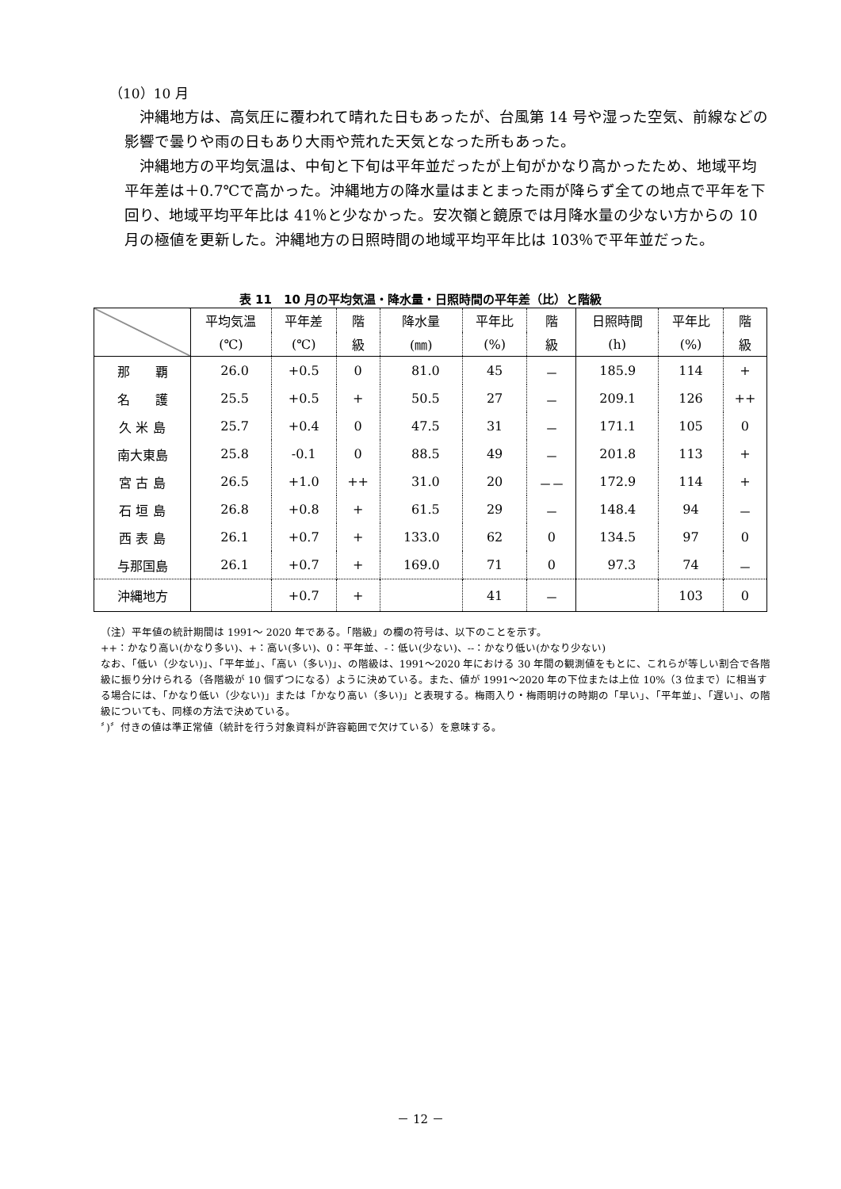（10）10 月
沖縄地方は、高気圧に覆われて晴れた日もあったが、台風第 14 号や湿った空気、前線などの影響で曇りや雨の日もあり大雨や荒れた天気となった所もあった。
沖縄地方の平均気温は、中旬と下旬は平年並だったが上旬がかなり高かったため、地域平均平年差は＋0.7℃で高かった。沖縄地方の降水量はまとまった雨が降らず全ての地点で平年を下回り、地域平均平年比は 41％と少なかった。安次嶺と鏡原では月降水量の少ない方からの 10 月の極値を更新した。沖縄地方の日照時間の地域平均平年比は 103％で平年並だった。
表 11　10 月の平均気温・降水量・日照時間の平年差（比）と階級
| | 平均気温 | 平年差 | 階 | 降水量 | 平年比 | 階 | 日照時間 | 平年比 | 階 |
| --- | --- | --- | --- | --- | --- | --- | --- | --- | --- |
| | (℃) | (℃) | 級 | (㎜) | (%) | 級 | (h) | (%) | 級 |
| 那 覇 | 26.0 | +0.5 | 0 | 81.0 | 45 | － | 185.9 | 114 | + |
| 名 護 | 25.5 | +0.5 | + | 50.5 | 27 | － | 209.1 | 126 | ++ |
| 久 米 島 | 25.7 | +0.4 | 0 | 47.5 | 31 | － | 171.1 | 105 | 0 |
| 南大東島 | 25.8 | -0.1 | 0 | 88.5 | 49 | － | 201.8 | 113 | + |
| 宮 古 島 | 26.5 | +1.0 | ++ | 31.0 | 20 | －－ | 172.9 | 114 | + |
| 石 垣 島 | 26.8 | +0.8 | + | 61.5 | 29 | － | 148.4 | 94 | － |
| 西 表 島 | 26.1 | +0.7 | + | 133.0 | 62 | 0 | 134.5 | 97 | 0 |
| 与那国島 | 26.1 | +0.7 | + | 169.0 | 71 | 0 | 97.3 | 74 | － |
| 沖縄地方 | | +0.7 | + | | 41 | － | | 103 | 0 |
（注）平年値の統計期間は 1991～ 2020 年である。「階級」の欄の符号は、以下のことを示す。
++：かなり高い(かなり多い)、+：高い(多い)、0：平年並、-：低い(少ない)、--：かなり低い(かなり少ない)
なお、「低い（少ない)」、「平年並」、「高い（多い)」、の階級は、1991～2020 年における 30 年間の観測値をもとに、これらが等しい割合で各階級に振り分けられる（各階級が 10 個ずつになる）ように決めている。また、値が 1991～2020 年の下位または上位 10%（3 位まで）に相当する場合には、「かなり低い（少ない)」または「かなり高い（多い)」と表現する。梅雨入り・梅雨明けの時期の「早い」、「平年並」、「遅い」、の階級についても、同様の方法で決めている。
〞)〞付きの値は準正常値（統計を行う対象資料が許容範囲で欠けている）を意味する。
－ 12 －